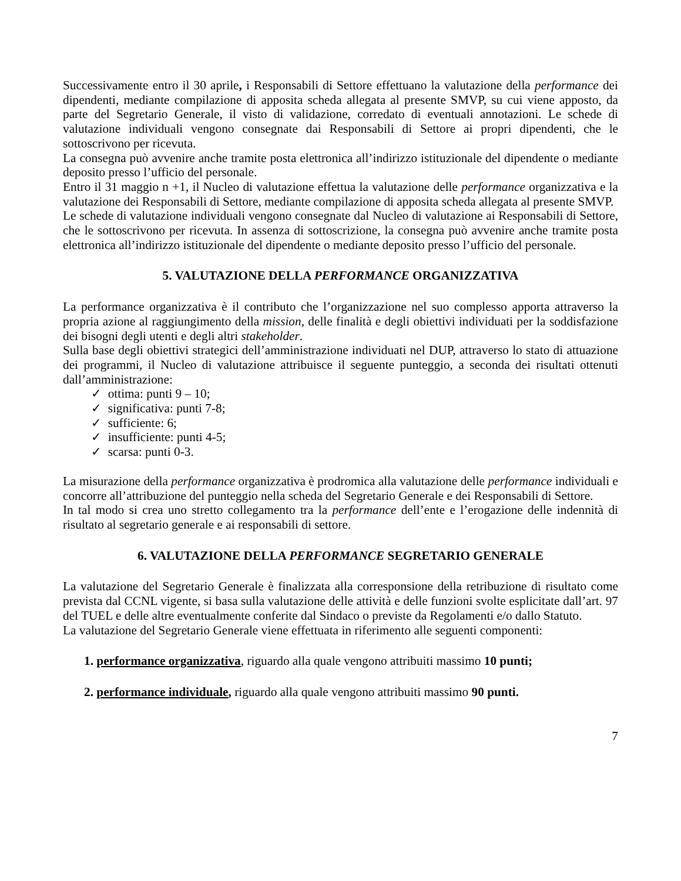Successivamente entro il 30 aprile, i Responsabili di Settore effettuano la valutazione della performance dei dipendenti, mediante compilazione di apposita scheda allegata al presente SMVP, su cui viene apposto, da parte del Segretario Generale, il visto di validazione, corredato di eventuali annotazioni. Le schede di valutazione individuali vengono consegnate dai Responsabili di Settore ai propri dipendenti, che le sottoscrivono per ricevuta.
La consegna può avvenire anche tramite posta elettronica all’indirizzo istituzionale del dipendente o mediante deposito presso l’ufficio del personale.
Entro il 31 maggio n +1, il Nucleo di valutazione effettua la valutazione delle performance organizzativa e la valutazione dei Responsabili di Settore, mediante compilazione di apposita scheda allegata al presente SMVP.
Le schede di valutazione individuali vengono consegnate dal Nucleo di valutazione ai Responsabili di Settore, che le sottoscrivono per ricevuta. In assenza di sottoscrizione, la consegna può avvenire anche tramite posta elettronica all’indirizzo istituzionale del dipendente o mediante deposito presso l’ufficio del personale.
5. VALUTAZIONE DELLA PERFORMANCE ORGANIZZATIVA
La performance organizzativa è il contributo che l’organizzazione nel suo complesso apporta attraverso la propria azione al raggiungimento della mission, delle finalità e degli obiettivi individuati per la soddisfazione dei bisogni degli utenti e degli altri stakeholder.
Sulla base degli obiettivi strategici dell’amministrazione individuati nel DUP, attraverso lo stato di attuazione dei programmi, il Nucleo di valutazione attribuisce il seguente punteggio, a seconda dei risultati ottenuti dall’amministrazione:
✓ ottima: punti 9 – 10;
✓ significativa: punti 7-8;
✓ sufficiente: 6;
✓ insufficiente: punti 4-5;
✓ scarsa: punti 0-3.
La misurazione della performance organizzativa è prodromica alla valutazione delle performance individuali e concorre all’attribuzione del punteggio nella scheda del Segretario Generale e dei Responsabili di Settore.
In tal modo si crea uno stretto collegamento tra la performance dell’ente e l’erogazione delle indennità di risultato al segretario generale e ai responsabili di settore.
6. VALUTAZIONE DELLA PERFORMANCE SEGRETARIO GENERALE
La valutazione del Segretario Generale è finalizzata alla corresponsione della retribuzione di risultato come prevista dal CCNL vigente, si basa sulla valutazione delle attività e delle funzioni svolte esplicitate dall’art. 97 del TUEL e delle altre eventualmente conferite dal Sindaco o previste da Regolamenti e/o dallo Statuto.
La valutazione del Segretario Generale viene effettuata in riferimento alle seguenti componenti:
1. performance organizzativa, riguardo alla quale vengono attribuiti massimo 10 punti;
2. performance individuale, riguardo alla quale vengono attribuiti massimo 90 punti.
7